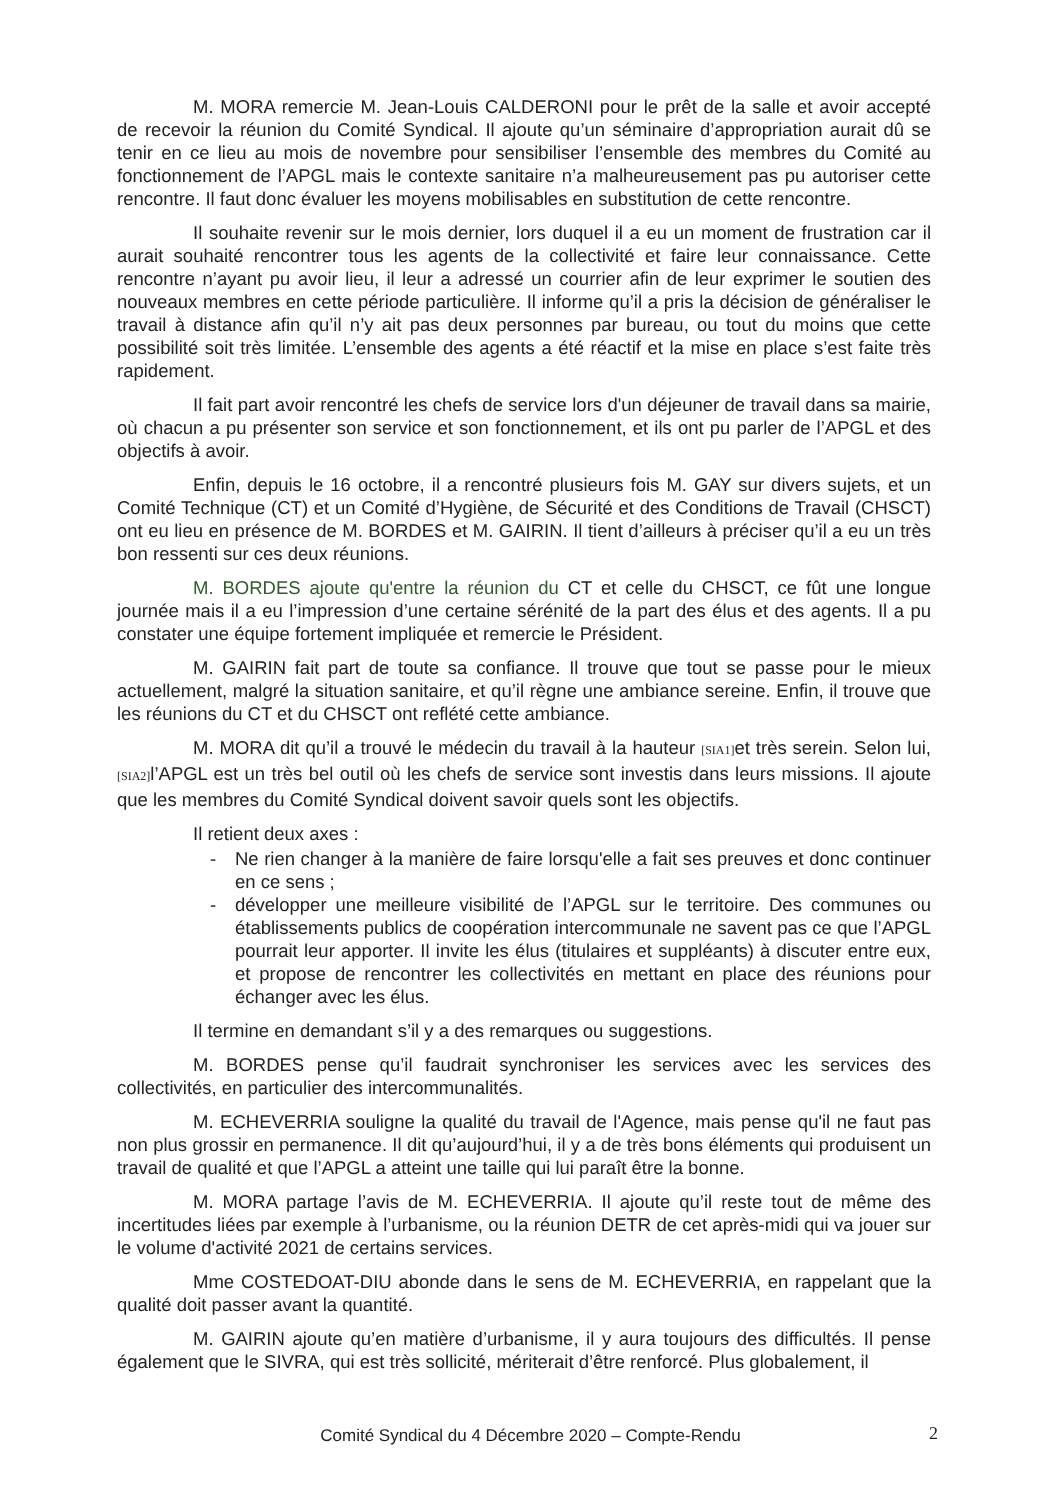M. MORA remercie M. Jean-Louis CALDERONI pour le prêt de la salle et avoir accepté de recevoir la réunion du Comité Syndical. Il ajoute qu’un séminaire d’appropriation aurait dû se tenir en ce lieu au mois de novembre pour sensibiliser l’ensemble des membres du Comité au fonctionnement de l’APGL mais le contexte sanitaire n’a malheureusement pas pu autoriser cette rencontre. Il faut donc évaluer les moyens mobilisables en substitution de cette rencontre.
Il souhaite revenir sur le mois dernier, lors duquel il a eu un moment de frustration car il aurait souhaité rencontrer tous les agents de la collectivité et faire leur connaissance. Cette rencontre n’ayant pu avoir lieu, il leur a adressé un courrier afin de leur exprimer le soutien des nouveaux membres en cette période particulière. Il informe qu’il a pris la décision de généraliser le travail à distance afin qu’il n’y ait pas deux personnes par bureau, ou tout du moins que cette possibilité soit très limitée. L’ensemble des agents a été réactif et la mise en place s’est faite très rapidement.
Il fait part avoir rencontré les chefs de service lors d'un déjeuner de travail dans sa mairie, où chacun a pu présenter son service et son fonctionnement, et ils ont pu parler de l’APGL et des objectifs à avoir.
Enfin, depuis le 16 octobre, il a rencontré plusieurs fois M. GAY sur divers sujets, et un Comité Technique (CT) et un Comité d’Hygiène, de Sécurité et des Conditions de Travail (CHSCT) ont eu lieu en présence de M. BORDES et M. GAIRIN. Il tient d’ailleurs à préciser qu’il a eu un très bon ressenti sur ces deux réunions.
M. BORDES ajoute qu'entre la réunion du CT et celle du CHSCT, ce fût une longue journée mais il a eu l’impression d’une certaine sérénité de la part des élus et des agents. Il a pu constater une équipe fortement impliquée et remercie le Président.
M. GAIRIN fait part de toute sa confiance. Il trouve que tout se passe pour le mieux actuellement, malgré la situation sanitaire, et qu’il règne une ambiance sereine. Enfin, il trouve que les réunions du CT et du CHSCT ont reflété cette ambiance.
M. MORA dit qu’il a trouvé le médecin du travail à la hauteur [SIA1] et très serein. Selon lui, [SIA2] l’APGL est un très bel outil où les chefs de service sont investis dans leurs missions. Il ajoute que les membres du Comité Syndical doivent savoir quels sont les objectifs.
Il retient deux axes :
- Ne rien changer à la manière de faire lorsqu'elle a fait ses preuves et donc continuer en ce sens ;
- développer une meilleure visibilité de l’APGL sur le territoire. Des communes ou établissements publics de coopération intercommunale ne savent pas ce que l’APGL pourrait leur apporter. Il invite les élus (titulaires et suppléants) à discuter entre eux, et propose de rencontrer les collectivités en mettant en place des réunions pour échanger avec les élus.
Il termine en demandant s’il y a des remarques ou suggestions.
M. BORDES pense qu’il faudrait synchroniser les services avec les services des collectivités, en particulier des intercommunalités.
M. ECHEVERRIA souligne la qualité du travail de l'Agence, mais pense qu'il ne faut pas non plus grossir en permanence. Il dit qu’aujourd’hui, il y a de très bons éléments qui produisent un travail de qualité et que l’APGL a atteint une taille qui lui paraît être la bonne.
M. MORA partage l’avis de M. ECHEVERRIA. Il ajoute qu’il reste tout de même des incertitudes liées par exemple à l’urbanisme, ou la réunion DETR de cet après-midi qui va jouer sur le volume d'activité 2021 de certains services.
Mme COSTEDOAT-DIU abonde dans le sens de M. ECHEVERRIA, en rappelant que la qualité doit passer avant la quantité.
M. GAIRIN ajoute qu’en matière d’urbanisme, il y aura toujours des difficultés. Il pense également que le SIVRA, qui est très sollicité, mériterait d’être renforcé. Plus globalement, il
Comité Syndical du 4 Décembre 2020 – Compte-Rendu 2